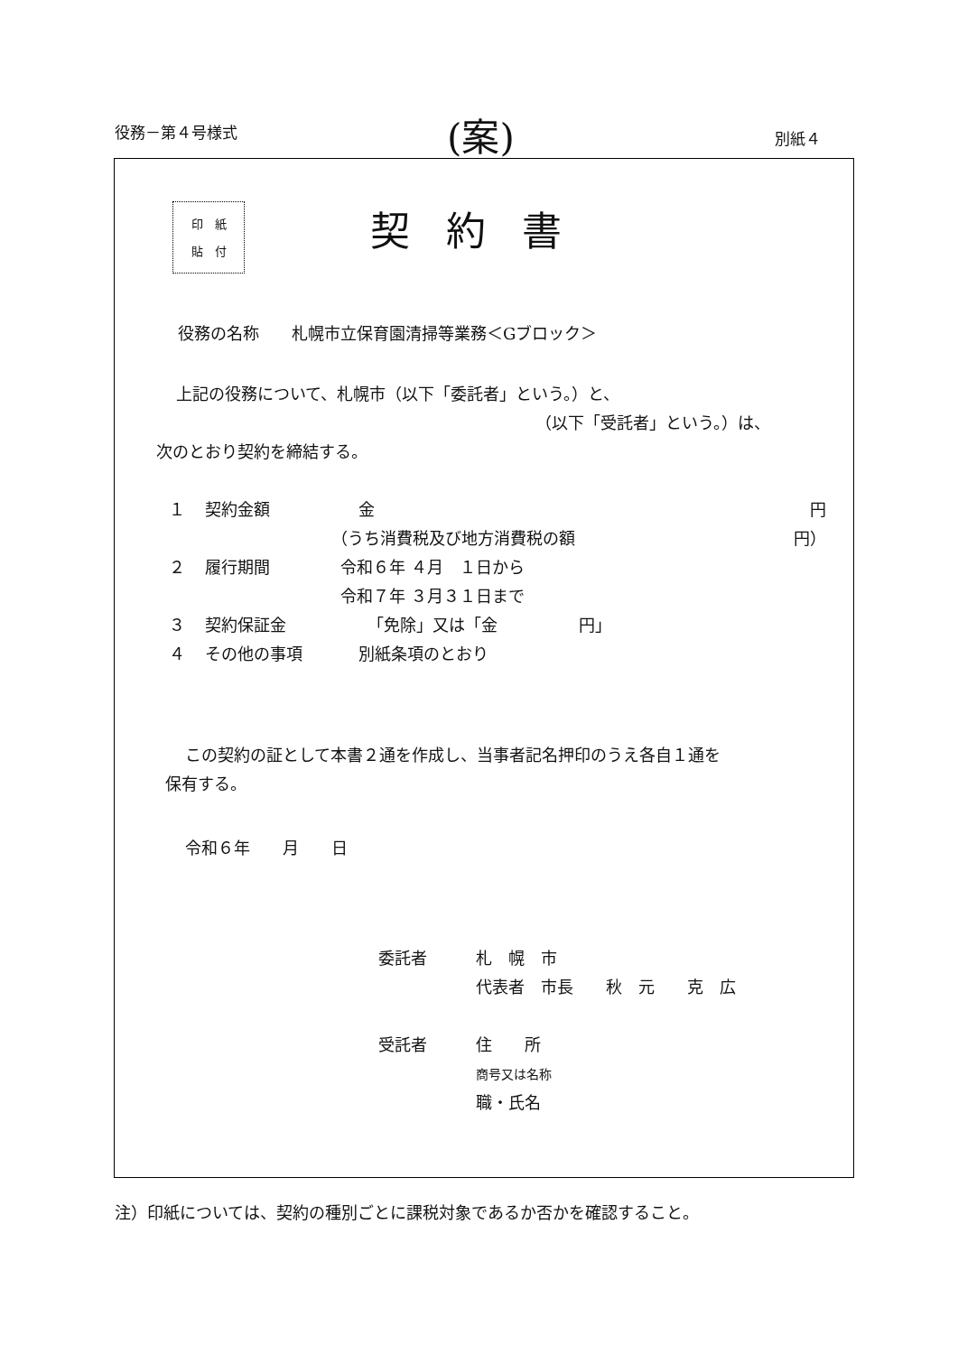役務－第４号様式 (案) 別紙４
印　紙
貼　付
契約書
役務の名称　　札幌市立保育園清掃等業務＜Gブロック＞
上記の役務について、札幌市（以下「委託者」という。）と、
（以下「受託者」という。）は、
次のとおり契約を締結する。
１ 契約金額 金 円
（うち消費税及び地方消費税の額 円）
２ 履行期間 令和６年 ４月　１日から
令和７年 ３月３１日まで
３ 契約保証金 「免除」又は「金　　　　　円」
４ その他の事項 別紙条項のとおり
この契約の証として本書２通を作成し、当事者記名押印のうえ各自１通を
保有する。
令和６年　　月　　日
委託者 札　幌　市
代表者　市長　　秋　元　　克　広
受託者 住　　所
商号又は名称
職・氏名
注）印紙については、契約の種別ごとに課税対象であるか否かを確認すること。